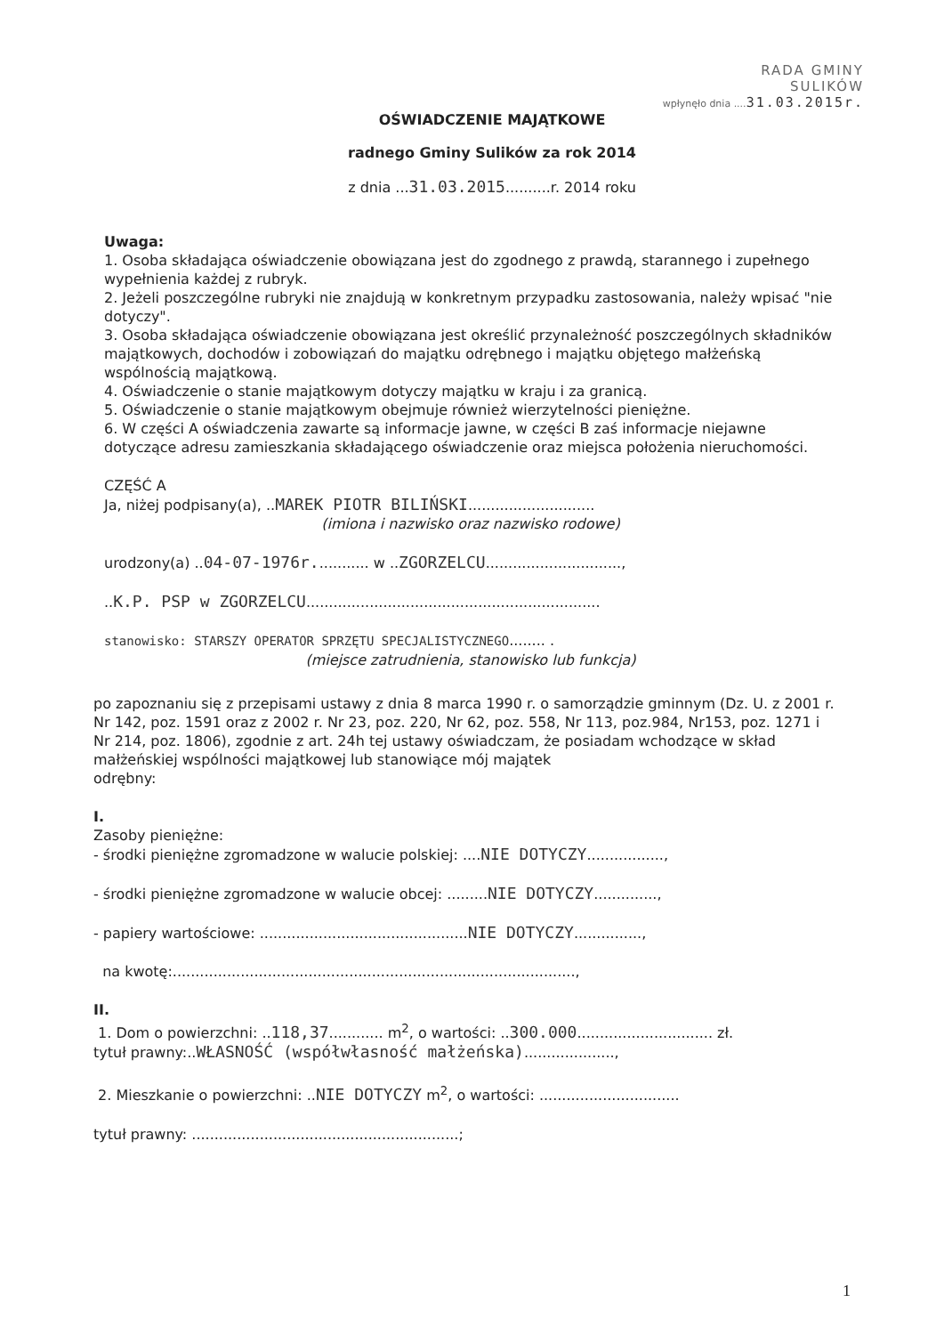RADA GMINY
SULIKÓW
wpłynęło dnia .... 31.03.2015r.
OŚWIADCZENIE MAJĄTKOWE
radnego Gminy Sulików za rok 2014
z dnia ...31.03.2015..........r. 2014 roku
Uwaga:
1. Osoba składająca oświadczenie obowiązana jest do zgodnego z prawdą, starannego i zupełnego wypełnienia każdej z rubryk.
2. Jeżeli poszczególne rubryki nie znajdują w konkretnym przypadku zastosowania, należy wpisać "nie dotyczy".
3. Osoba składająca oświadczenie obowiązana jest określić przynależność poszczególnych składników majątkowych, dochodów i zobowiązań do majątku odrębnego i majątku objętego małżeńską wspólnością majątkową.
4. Oświadczenie o stanie majątkowym dotyczy majątku w kraju i za granicą.
5. Oświadczenie o stanie majątkowym obejmuje również wierzytelności pieniężne.
6. W części A oświadczenia zawarte są informacje jawne, w części B zaś informacje niejawne dotyczące adresu zamieszkania składającego oświadczenie oraz miejsca położenia nieruchomości.
CZĘŚĆ A
Ja, niżej podpisany(a), ..MAREK PIOTR BILIŃSKI............................
(imiona i nazwisko oraz nazwisko rodowe)
urodzony(a) ..04-07-1976r............ w ..ZGORZELCU..............................,
..K.P. PSP w ZGORZELCU.................................................................
stanowisko: STARSZY OPERATOR SPRZĘTU SPECJALISTYCZNEGO........ .
(miejsce zatrudnienia, stanowisko lub funkcja)
po zapoznaniu się z przepisami ustawy z dnia 8 marca 1990 r. o samorządzie gminnym (Dz. U. z 2001 r. Nr 142, poz. 1591 oraz z 2002 r. Nr 23, poz. 220, Nr 62, poz. 558, Nr 113, poz.984, Nr153, poz. 1271 i Nr 214, poz. 1806), zgodnie z art. 24h tej ustawy oświadczam, że posiadam wchodzące w skład małżeńskiej wspólności majątkowej lub stanowiące mój majątek
odrębny:
I.
Zasoby pieniężne:
- środki pieniężne zgromadzone w walucie polskiej: ....NIE DOTYCZY.................,
- środki pieniężne zgromadzone w walucie obcej: .........NIE DOTYCZY..............,
- papiery wartościowe: ..............................................NIE DOTYCZY...............,
na kwotę:.........................................................................................,
II.
1. Dom o powierzchni: ..118,37............ m<sup>2</sup>, o wartości: ..300.000.............................. zł.
tytuł prawny:..WŁASNOŚĆ (współwłasność małżeńska)....................,
2. Mieszkanie o powierzchni: ..NIE DOTYCZY m<sup>2</sup>, o wartości: ...............................
tytuł prawny: ...........................................................;
1